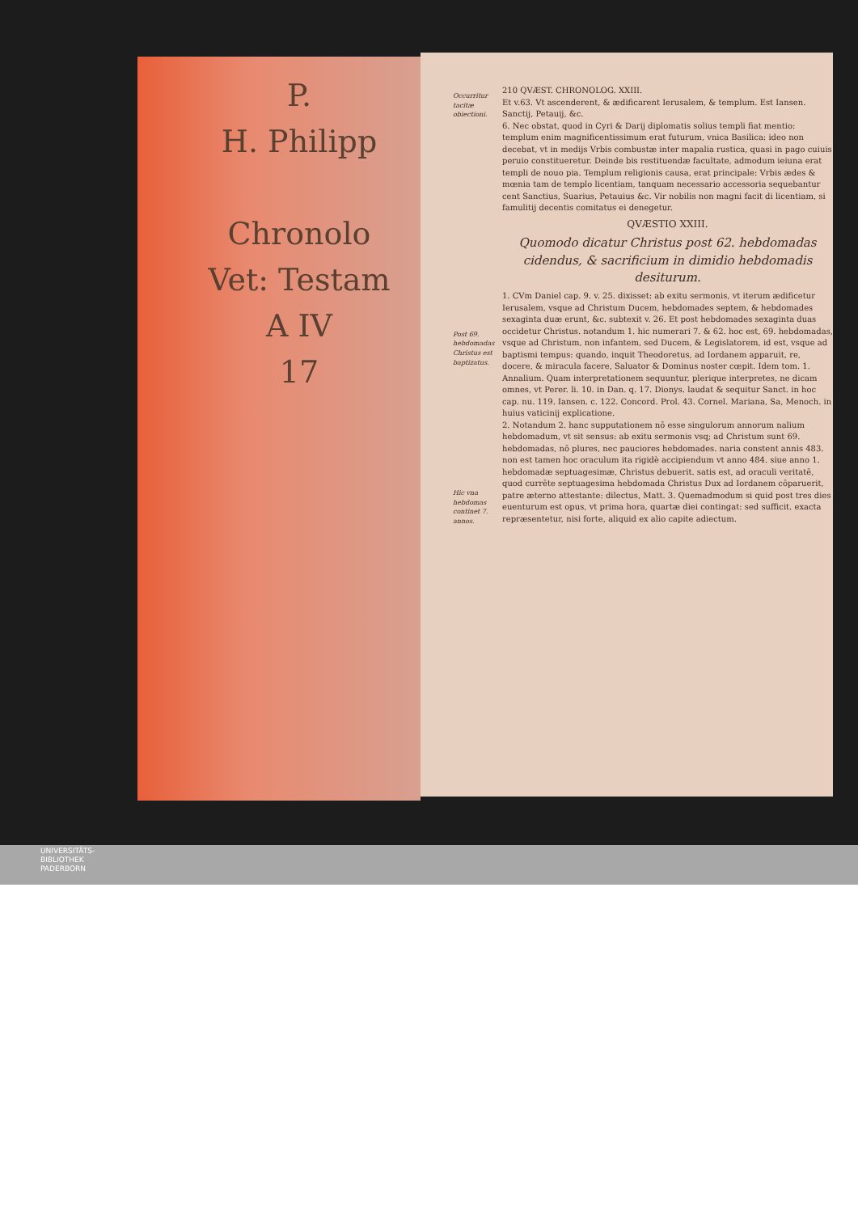P.
H. Philipp
Chronolo
Vet: Testam
A IV
17
Occurritur tacitæ obiectioni.
Post 69. hebdomadas Christus est baptizatus.
Hic vna hebdomas continet 7. annos.
210 QVÆST. CHRONOLOG. XXIII.
Et v.63. Vt ascenderent, & ædificarent Ierusalem, & templum. Est Iansen. Sanctij, Petauij, &c.
6. Nec obstat, quod in Cyri & Darij diplomatis solius templi fiat mentio: templum enim magnificentissimum erat futurum, vnica Basilica: ideo non decebat, vt in medijs Vrbis combustæ inter mapalia rustica, quasi in pago cuiuis peruio constitueretur. Deinde bis restituendæ facultate, admodum ieiuna erat templi de nouo pia. Templum religionis causa, erat principale: Vrbis ædes & mœnia tam de templo licentiam, tanquam necessario accessoria sequebantur cent Sanctius, Suarius, Petauius &c. Vir nobilis non magni facit di licentiam, si famulitij decentis comitatus ei denegetur.
QVÆSTIO XXIII.
Quomodo dicatur Christus post 62. hebdomadas cidendus, & sacrificium in dimidio hebdomadis desiturum.
1. CVm Daniel cap. 9. v. 25. dixisset: ab exitu sermonis, vt iterum ædificetur Ierusalem, vsque ad Christum Ducem, hebdomades septem, & hebdomades sexaginta duæ erunt, &c. subtexit v. 26. Et post hebdomades sexaginta duas occidetur Christus. notandum 1. hic numerari 7. & 62. hoc est, 69. hebdomadas, vsque ad Christum, non infantem, sed Ducem, & Legislatorem, id est, vsque ad baptismi tempus: quando, inquit Theodoretus, ad Iordanem apparuit, re, docere, & miracula facere, Saluator & Dominus noster cœpit. Idem tom. 1. Annalium. Quam interpretationem sequuntur, plerique interpretes, ne dicam omnes, vt Perer. li. 10. in Dan. q. 17. Dionys. laudat & sequitur Sanct. in hoc cap. nu. 119. Iansen. c. 122. Concord. Prol. 43. Cornel. Mariana, Sa, Menoch. in huius vaticinij explicatione.
2. Notandum 2. hanc supputationem nō esse singulorum annorum nalium hebdomadum, vt sit sensus: ab exitu sermonis vsq; ad Christum sunt 69. hebdomadas, nō plures, nec pauciores hebdomades. naria constent annis 483. non est tamen hoc oraculum ita rigidè accipiendum vt anno 484. siue anno 1. hebdomadæ septuagesimæ, Christus debuerit. satis est, ad oraculi veritatē, quod currēte septuagesima hebdomada Christus Dux ad Iordanem cōparuerit, patre æterno attestante: dilectus, Matt. 3. Quemadmodum si quid post tres dies euenturum est opus, vt prima hora, quartæ diei contingat: sed sufficit. exacta repræsentetur, nisi forte, aliquid ex alio capite adiectum.
UNIVERSITÄTS-
BIBLIOTHEK
PADERBORN